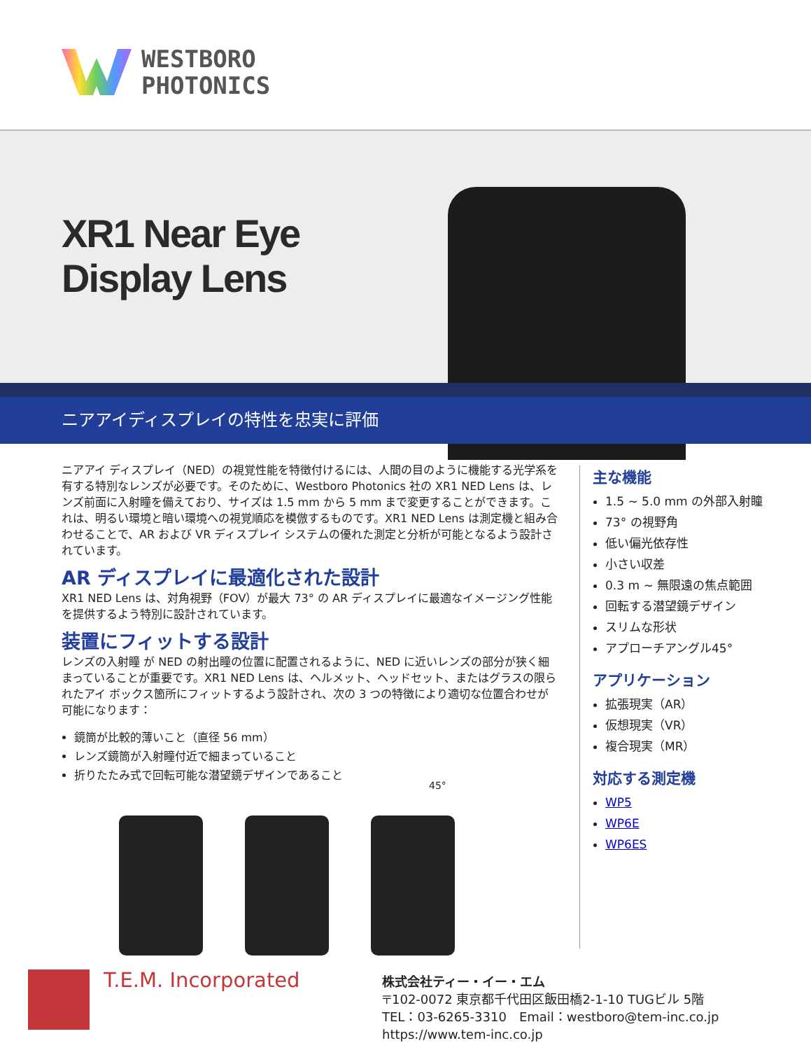WESTBORO
PHOTONICS
XR1 Near Eye
Display Lens
ニアアイディスプレイの特性を忠実に評価
ニアアイ ディスプレイ（NED）の視覚性能を特徴付けるには、人間の目のように機能する光学系を有する特別なレンズが必要です。そのために、Westboro Photonics 社の XR1 NED Lens は、レンズ前面に入射瞳を備えており、サイズは 1.5 mm から 5 mm まで変更することができます。これは、明るい環境と暗い環境への視覚順応を模倣するものです。XR1 NED Lens は測定機と組み合わせることで、AR および VR ディスプレイ システムの優れた測定と分析が可能となるよう設計されています。
AR ディスプレイに最適化された設計
XR1 NED Lens は、対角視野（FOV）が最大 73° の AR ディスプレイに最適なイメージング性能を提供するよう特別に設計されています。
装置にフィットする設計
レンズの入射瞳 が NED の射出瞳の位置に配置されるように、NED に近いレンズの部分が狭く細まっていることが重要です。XR1 NED Lens は、ヘルメット、ヘッドセット、またはグラスの限られたアイ ボックス箇所にフィットするよう設計され、次の 3 つの特徴により適切な位置合わせが可能になります：
鏡筒が比較的薄いこと（直径 56 mm）
レンズ鏡筒が入射瞳付近で細まっていること
折りたたみ式で回転可能な潜望鏡デザインであること
45°
主な機能
1.5 ~ 5.0 mm の外部入射瞳
73° の視野角
低い偏光依存性
小さい収差
0.3 m ~ 無限遠の焦点範囲
回転する潜望鏡デザイン
スリムな形状
アプローチアングル45°
アプリケーション
拡張現実（AR）
仮想現実（VR）
複合現実（MR）
対応する測定機
WP5
WP6E
WP6ES
T.E.M. Incorporated
株式会社ティー・イー・エム
〒102-0072 東京都千代田区飯田橋2-1-10 TUGビル 5階
TEL：03-6265-3310　Email：westboro@tem-inc.co.jp
https://www.tem-inc.co.jp